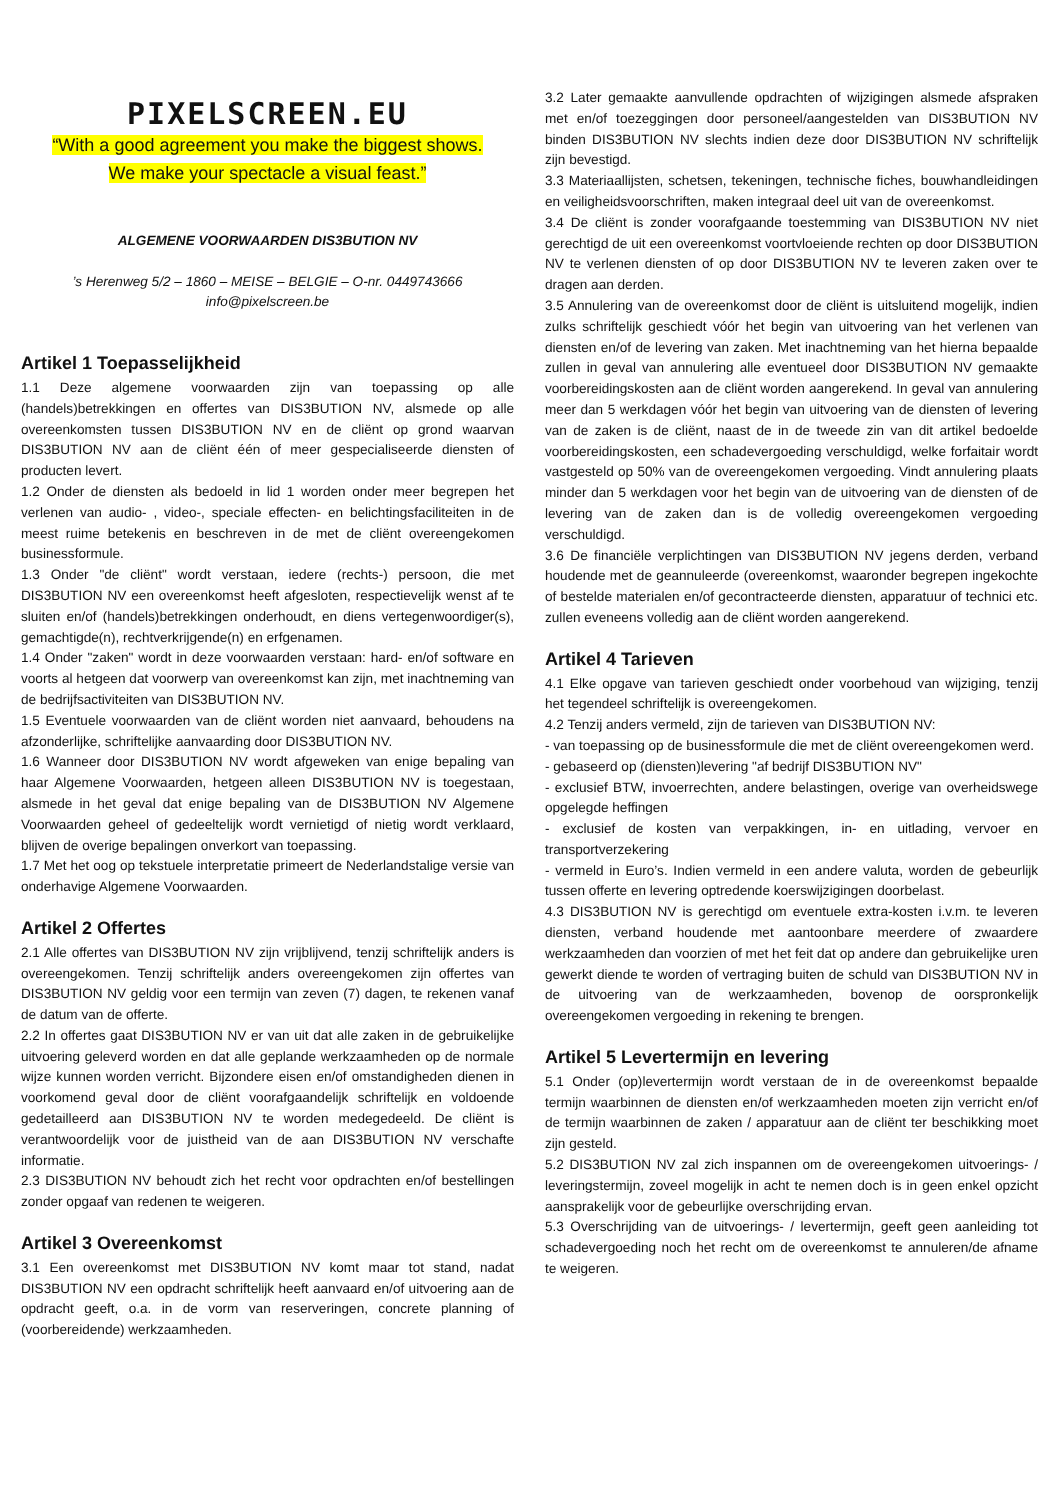PIXELSCREEN.EU
“With a good agreement you make the biggest shows.
We make your spectacle a visual feast.”
ALGEMENE VOORWAARDEN DIS3BUTION NV
’s Herenweg 5/2 – 1860 – MEISE – BELGIE – O-nr. 0449743666
info@pixelscreen.be
Artikel 1 Toepasselijkheid
1.1 Deze algemene voorwaarden zijn van toepassing op alle (handels)betrekkingen en offertes van DIS3BUTION NV, alsmede op alle overeenkomsten tussen DIS3BUTION NV en de cliënt op grond waarvan DIS3BUTION NV aan de cliënt één of meer gespecialiseerde diensten of producten levert.
1.2 Onder de diensten als bedoeld in lid 1 worden onder meer begrepen het verlenen van audio- , video-, speciale effecten- en belichtingsfaciliteiten in de meest ruime betekenis en beschreven in de met de cliënt overeengekomen businessformule.
1.3 Onder "de cliënt" wordt verstaan, iedere (rechts-) persoon, die met DIS3BUTION NV een overeenkomst heeft afgesloten, respectievelijk wenst af te sluiten en/of (handels)betrekkingen onderhoudt, en diens vertegenwoordiger(s), gemachtigde(n), rechtverkrijgende(n) en erfgenamen.
1.4 Onder "zaken" wordt in deze voorwaarden verstaan: hard- en/of software en voorts al hetgeen dat voorwerp van overeenkomst kan zijn, met inachtneming van de bedrijfsactiviteiten van DIS3BUTION NV.
1.5 Eventuele voorwaarden van de cliënt worden niet aanvaard, behoudens na afzonderlijke, schriftelijke aanvaarding door DIS3BUTION NV.
1.6 Wanneer door DIS3BUTION NV wordt afgeweken van enige bepaling van haar Algemene Voorwaarden, hetgeen alleen DIS3BUTION NV is toegestaan, alsmede in het geval dat enige bepaling van de DIS3BUTION NV Algemene Voorwaarden geheel of gedeeltelijk wordt vernietigd of nietig wordt verklaard, blijven de overige bepalingen onverkort van toepassing.
1.7 Met het oog op tekstuele interpretatie primeert de Nederlandstalige versie van onderhavige Algemene Voorwaarden.
Artikel 2 Offertes
2.1 Alle offertes van DIS3BUTION NV zijn vrijblijvend, tenzij schriftelijk anders is overeengekomen. Tenzij schriftelijk anders overeengekomen zijn offertes van DIS3BUTION NV geldig voor een termijn van zeven (7) dagen, te rekenen vanaf de datum van de offerte.
2.2 In offertes gaat DIS3BUTION NV er van uit dat alle zaken in de gebruikelijke uitvoering geleverd worden en dat alle geplande werkzaamheden op de normale wijze kunnen worden verricht. Bijzondere eisen en/of omstandigheden dienen in voorkomend geval door de cliënt voorafgaandelijk schriftelijk en voldoende gedetailleerd aan DIS3BUTION NV te worden medegedeeld. De cliënt is verantwoordelijk voor de juistheid van de aan DIS3BUTION NV verschafte informatie.
2.3 DIS3BUTION NV behoudt zich het recht voor opdrachten en/of bestellingen zonder opgaaf van redenen te weigeren.
Artikel 3 Overeenkomst
3.1 Een overeenkomst met DIS3BUTION NV komt maar tot stand, nadat DIS3BUTION NV een opdracht schriftelijk heeft aanvaard en/of uitvoering aan de opdracht geeft, o.a. in de vorm van reserveringen, concrete planning of (voorbereidende) werkzaamheden.
3.2 Later gemaakte aanvullende opdrachten of wijzigingen alsmede afspraken met en/of toezeggingen door personeel/aangestelden van DIS3BUTION NV binden DIS3BUTION NV slechts indien deze door DIS3BUTION NV schriftelijk zijn bevestigd.
3.3 Materiaallijsten, schetsen, tekeningen, technische fiches, bouwhandleidingen en veiligheidsvoorschriften, maken integraal deel uit van de overeenkomst.
3.4 De cliënt is zonder voorafgaande toestemming van DIS3BUTION NV niet gerechtigd de uit een overeenkomst voortvloeiende rechten op door DIS3BUTION NV te verlenen diensten of op door DIS3BUTION NV te leveren zaken over te dragen aan derden.
3.5 Annulering van de overeenkomst door de cliënt is uitsluitend mogelijk, indien zulks schriftelijk geschiedt vóór het begin van uitvoering van het verlenen van diensten en/of de levering van zaken. Met inachtneming van het hierna bepaalde zullen in geval van annulering alle eventueel door DIS3BUTION NV gemaakte voorbereidingskosten aan de cliënt worden aangerekend. In geval van annulering meer dan 5 werkdagen vóór het begin van uitvoering van de diensten of levering van de zaken is de cliënt, naast de in de tweede zin van dit artikel bedoelde voorbereidingskosten, een schadevergoeding verschuldigd, welke forfaitair wordt vastgesteld op 50% van de overeengekomen vergoeding. Vindt annulering plaats minder dan 5 werkdagen voor het begin van de uitvoering van de diensten of de levering van de zaken dan is de volledig overeengekomen vergoeding verschuldigd.
3.6 De financiële verplichtingen van DIS3BUTION NV jegens derden, verband houdende met de geannuleerde (overeenkomst, waaronder begrepen ingekochte of bestelde materialen en/of gecontracteerde diensten, apparatuur of technici etc. zullen eveneens volledig aan de cliënt worden aangerekend.
Artikel 4 Tarieven
4.1 Elke opgave van tarieven geschiedt onder voorbehoud van wijziging, tenzij het tegendeel schriftelijk is overeengekomen.
4.2 Tenzij anders vermeld, zijn de tarieven van DIS3BUTION NV:
- van toepassing op de businessformule die met de cliënt overeengekomen werd.
- gebaseerd op (diensten)levering "af bedrijf DIS3BUTION NV"
- exclusief BTW, invoerrechten, andere belastingen, overige van overheidswege opgelegde heffingen
- exclusief de kosten van verpakkingen, in- en uitlading, vervoer en transportverzekering
- vermeld in Euro’s. Indien vermeld in een andere valuta, worden de gebeurlijk tussen offerte en levering optredende koerswijzigingen doorbelast.
4.3 DIS3BUTION NV is gerechtigd om eventuele extra-kosten i.v.m. te leveren diensten, verband houdende met aantoonbare meerdere of zwaardere werkzaamheden dan voorzien of met het feit dat op andere dan gebruikelijke uren gewerkt diende te worden of vertraging buiten de schuld van DIS3BUTION NV in de uitvoering van de werkzaamheden, bovenop de oorspronkelijk overeengekomen vergoeding in rekening te brengen.
Artikel 5 Levertermijn en levering
5.1 Onder (op)levertermijn wordt verstaan de in de overeenkomst bepaalde termijn waarbinnen de diensten en/of werkzaamheden moeten zijn verricht en/of de termijn waarbinnen de zaken / apparatuur aan de cliënt ter beschikking moet zijn gesteld.
5.2 DIS3BUTION NV zal zich inspannen om de overeengekomen uitvoerings- / leveringstermijn, zoveel mogelijk in acht te nemen doch is in geen enkel opzicht aansprakelijk voor de gebeurlijke overschrijding ervan.
5.3 Overschrijding van de uitvoerings- / levertermijn, geeft geen aanleiding tot schadevergoeding noch het recht om de overeenkomst te annuleren/de afname te weigeren.